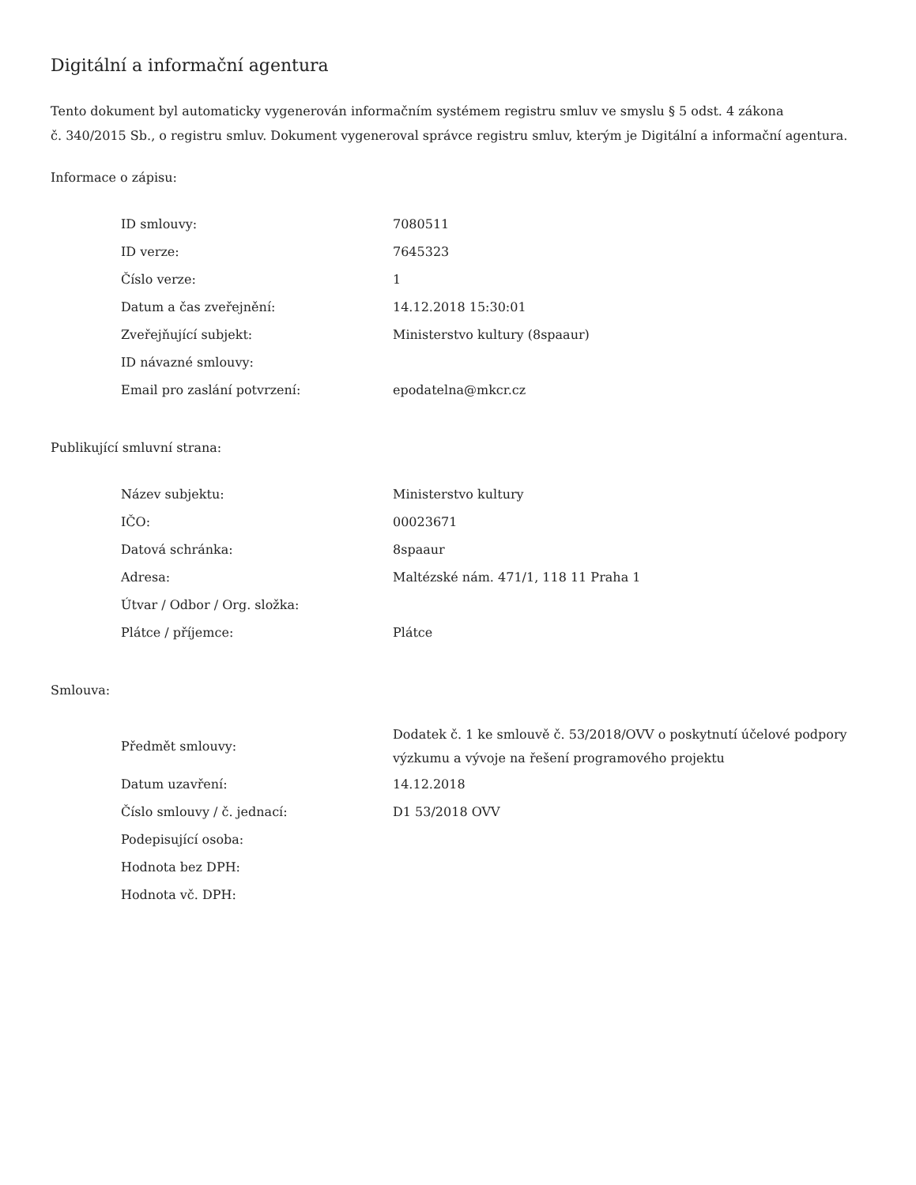Digitální a informační agentura
Tento dokument byl automaticky vygenerován informačním systémem registru smluv ve smyslu § 5 odst. 4 zákona
č. 340/2015 Sb., o registru smluv. Dokument vygeneroval správce registru smluv, kterým je Digitální a informační agentura.
Informace o zápisu:
| ID smlouvy: | 7080511 |
| ID verze: | 7645323 |
| Číslo verze: | 1 |
| Datum a čas zveřejnění: | 14.12.2018 15:30:01 |
| Zveřejňující subjekt: | Ministerstvo kultury (8spaaur) |
| ID návazné smlouvy: | |
| Email pro zaslání potvrzení: | epodatelna@mkcr.cz |
Publikující smluvní strana:
| Název subjektu: | Ministerstvo kultury |
| IČO: | 00023671 |
| Datová schránka: | 8spaaur |
| Adresa: | Maltézské nám. 471/1, 118 11 Praha 1 |
| Útvar / Odbor / Org. složka: | |
| Plátce / příjemce: | Plátce |
Smlouva:
| Předmět smlouvy: | Dodatek č. 1 ke smlouvě č. 53/2018/OVV o poskytnutí účelové podpory výzkumu a vývoje na řešení programového projektu |
| Datum uzavření: | 14.12.2018 |
| Číslo smlouvy / č. jednací: | D1 53/2018 OVV |
| Podepisující osoba: | |
| Hodnota bez DPH: | |
| Hodnota vč. DPH: | |